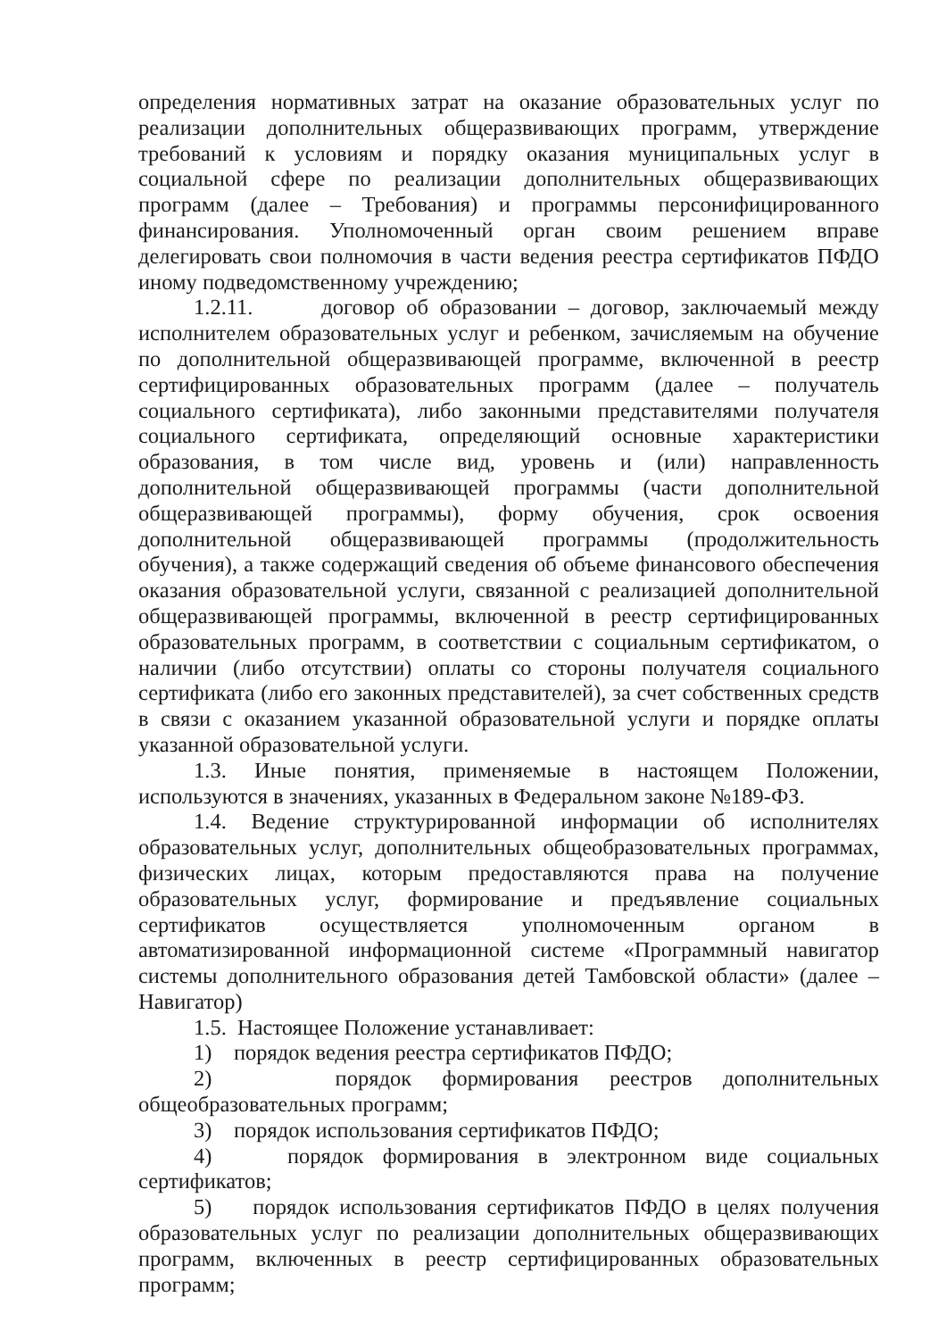определения нормативных затрат на оказание образовательных услуг по реализации дополнительных общеразвивающих программ, утверждение требований к условиям и порядку оказания муниципальных услуг в социальной сфере по реализации дополнительных общеразвивающих программ (далее – Требования) и программы персонифицированного финансирования. Уполномоченный орган своим решением вправе делегировать свои полномочия в части ведения реестра сертификатов ПФДО иному подведомственному учреждению;
1.2.11. договор об образовании – договор, заключаемый между исполнителем образовательных услуг и ребенком, зачисляемым на обучение по дополнительной общеразвивающей программе, включенной в реестр сертифицированных образовательных программ (далее – получатель социального сертификата), либо законными представителями получателя социального сертификата, определяющий основные характеристики образования, в том числе вид, уровень и (или) направленность дополнительной общеразвивающей программы (части дополнительной общеразвивающей программы), форму обучения, срок освоения дополнительной общеразвивающей программы (продолжительность обучения), а также содержащий сведения об объеме финансового обеспечения оказания образовательной услуги, связанной с реализацией дополнительной общеразвивающей программы, включенной в реестр сертифицированных образовательных программ, в соответствии с социальным сертификатом, о наличии (либо отсутствии) оплаты со стороны получателя социального сертификата (либо его законных представителей), за счет собственных средств в связи с оказанием указанной образовательной услуги и порядке оплаты указанной образовательной услуги.
1.3. Иные понятия, применяемые в настоящем Положении, используются в значениях, указанных в Федеральном законе №189-ФЗ.
1.4. Ведение структурированной информации об исполнителях образовательных услуг, дополнительных общеобразовательных программах, физических лицах, которым предоставляются права на получение образовательных услуг, формирование и предъявление социальных сертификатов осуществляется уполномоченным органом в автоматизированной информационной системе «Программный навигатор системы дополнительного образования детей Тамбовской области» (далее – Навигатор)
1.5. Настоящее Положение устанавливает:
1) порядок ведения реестра сертификатов ПФДО;
2) порядок формирования реестров дополнительных общеобразовательных программ;
3) порядок использования сертификатов ПФДО;
4) порядок формирования в электронном виде социальных сертификатов;
5) порядок использования сертификатов ПФДО в целях получения образовательных услуг по реализации дополнительных общеразвивающих программ, включенных в реестр сертифицированных образовательных программ;